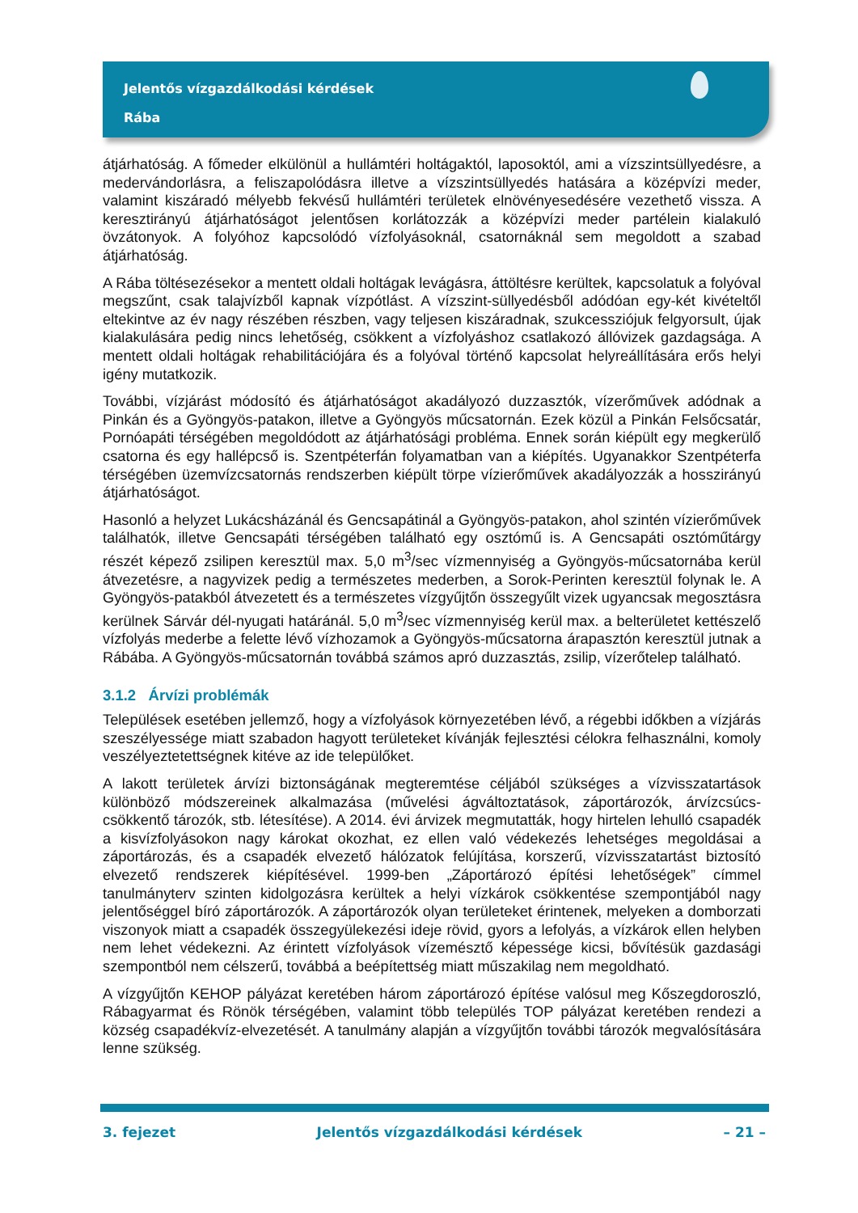Jelentős vízgazdálkodási kérdések
Rába
átjárhatóság. A főmeder elkülönül a hullámtéri holtágaktól, laposoktól, ami a vízszintsüllyedésre, a medervándorlásra, a feliszapolódásra illetve a vízszintsüllyedés hatására a középvízi meder, valamint kiszáradó mélyebb fekvésű hullámtéri területek elnövényesedésére vezethető vissza. A keresztirányú átjárhatóságot jelentősen korlátozzák a középvízi meder partélein kialakuló övzátonyok. A folyóhoz kapcsolódó vízfolyásoknál, csatornáknál sem megoldott a szabad átjárhatóság.
A Rába töltésezésekor a mentett oldali holtágak levágásra, áttöltésre kerültek, kapcsolatuk a folyóval megszűnt, csak talajvízből kapnak vízpótlást. A vízszint-süllyedésből adódóan egy-két kivételtől eltekintve az év nagy részében részben, vagy teljesen kiszáradnak, szukcessziójuk felgyorsult, újak kialakulására pedig nincs lehetőség, csökkent a vízfolyáshoz csatlakozó állóvizek gazdagsága. A mentett oldali holtágak rehabilitációjára és a folyóval történő kapcsolat helyreállítására erős helyi igény mutatkozik.
További, vízjárást módosító és átjárhatóságot akadályozó duzzasztók, vízerőművek adódnak a Pinkán és a Gyöngyös-patakon, illetve a Gyöngyös műcsatornán. Ezek közül a Pinkán Felsőcsatár, Pornóapáti térségében megoldódott az átjárhatósági probléma. Ennek során kiépült egy megkerülő csatorna és egy hallépcső is. Szentpéterfán folyamatban van a kiépítés. Ugyanakkor Szentpéterfa térségében üzemvízcsatornás rendszerben kiépült törpe vízierőművek akadályozzák a hosszirányú átjárhatóságot.
Hasonló a helyzet Lukácsházánál és Gencsapátinál a Gyöngyös-patakon, ahol szintén vízierőművek találhatók, illetve Gencsapáti térségében található egy osztómű is. A Gencsapáti osztóműtárgy részét képező zsilipen keresztül max. 5,0 m<sup>3</sup>/sec vízmennyiség a Gyöngyös-műcsatornába kerül átvezetésre, a nagyvizek pedig a természetes mederben, a Sorok-Perinten keresztül folynak le. A Gyöngyös-patakból átvezetett és a természetes vízgyűjtőn összegyűlt vizek ugyancsak megosztásra kerülnek Sárvár dél-nyugati határánál. 5,0 m<sup>3</sup>/sec vízmennyiség kerül max. a belterületet kettészelő vízfolyás mederbe a felette lévő vízhozamok a Gyöngyös-műcsatorna árapasztón keresztül jutnak a Rábába. A Gyöngyös-műcsatornán továbbá számos apró duzzasztás, zsilip, vízerőtelep található.
3.1.2 Árvízi problémák
Települések esetében jellemző, hogy a vízfolyások környezetében lévő, a régebbi időkben a vízjárás szeszélyessége miatt szabadon hagyott területeket kívánják fejlesztési célokra felhasználni, komoly veszélyeztetettségnek kitéve az ide települőket.
A lakott területek árvízi biztonságának megteremtése céljából szükséges a vízvisszatartások különböző módszereinek alkalmazása (művelési ágváltoztatások, záportározók, árvízcsúcs-csökkentő tározók, stb. létesítése). A 2014. évi árvizek megmutatták, hogy hirtelen lehulló csapadék a kisvízfolyásokon nagy károkat okozhat, ez ellen való védekezés lehetséges megoldásai a záportározás, és a csapadék elvezető hálózatok felújítása, korszerű, vízvisszatartást biztosító elvezető rendszerek kiépítésével. 1999-ben „Záportározó építési lehetőségek” címmel tanulmányterv szinten kidolgozásra kerültek a helyi vízkárok csökkentése szempontjából nagy jelentőséggel bíró záportározók. A záportározók olyan területeket érintenek, melyeken a domborzati viszonyok miatt a csapadék összegyülekezési ideje rövid, gyors a lefolyás, a vízkárok ellen helyben nem lehet védekezni. Az érintett vízfolyások vízemésztő képessége kicsi, bővítésük gazdasági szempontból nem célszerű, továbbá a beépítettség miatt műszakilag nem megoldható.
A vízgyűjtőn KEHOP pályázat keretében három záportározó építése valósul meg Kőszegdoroszló, Rábagyarmat és Rönök térségében, valamint több település TOP pályázat keretében rendezi a község csapadékvíz-elvezetését. A tanulmány alapján a vízgyűjtőn további tározók megvalósítására lenne szükség.
3. fejezet Jelentős vízgazdálkodási kérdések – 21 –